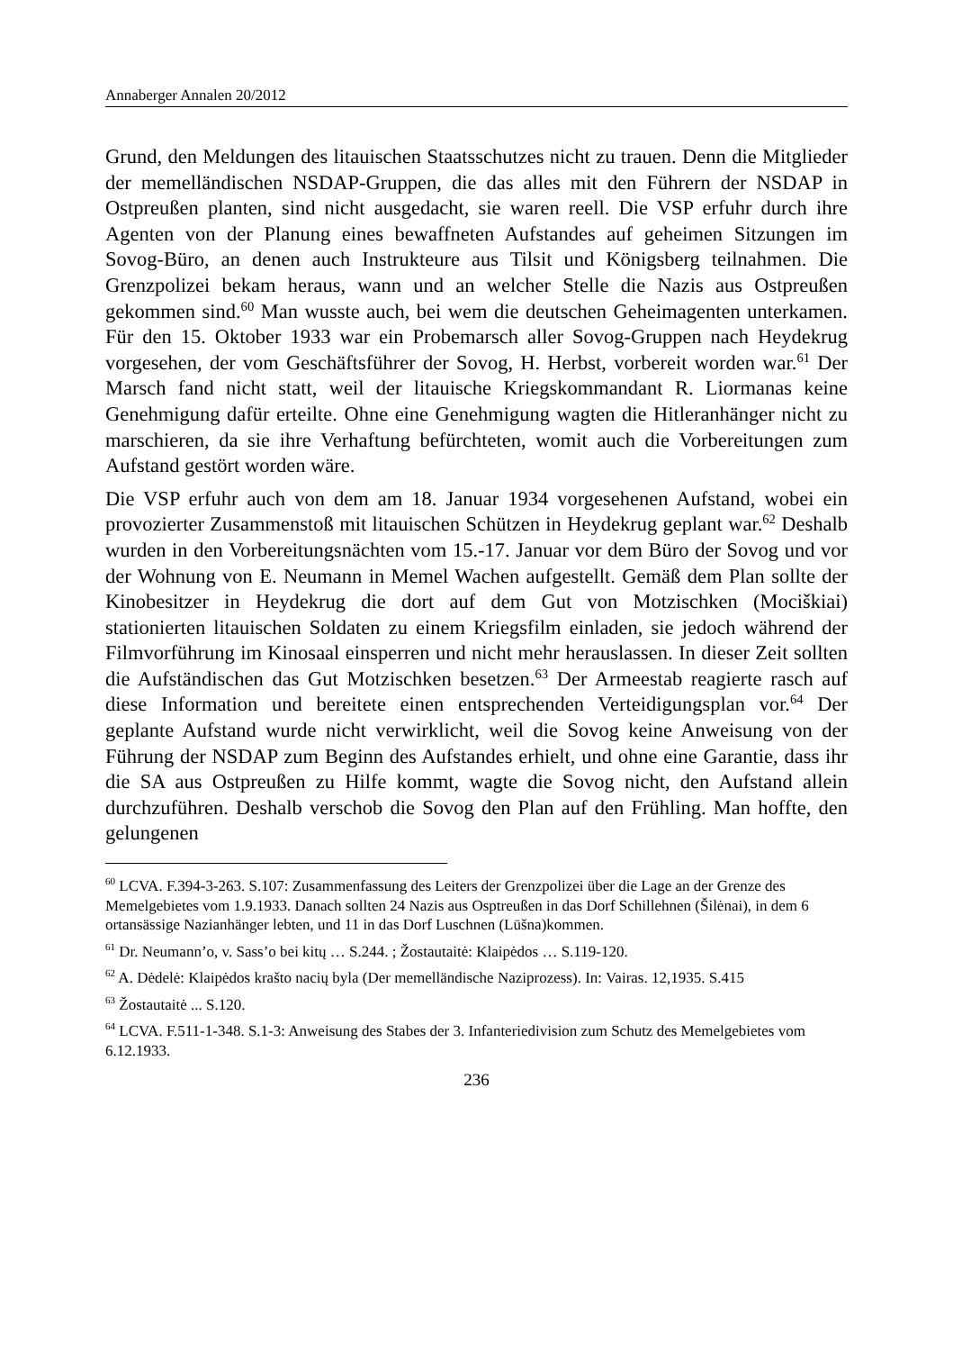Annaberger Annalen 20/2012
Grund, den Meldungen des litauischen Staatsschutzes nicht zu trauen. Denn die Mitglieder der memelländischen NSDAP-Gruppen, die das alles mit den Führern der NSDAP in Ostpreußen planten, sind nicht ausgedacht, sie waren reell. Die VSP erfuhr durch ihre Agenten von der Planung eines bewaffneten Aufstandes auf geheimen Sitzungen im Sovog-Büro, an denen auch Instrukteure aus Tilsit und Königsberg teilnahmen. Die Grenzpolizei bekam heraus, wann und an welcher Stelle die Nazis aus Ostpreußen gekommen sind.<sup>60</sup> Man wusste auch, bei wem die deutschen Geheimagenten unterkamen. Für den 15. Oktober 1933 war ein Probemarsch aller Sovog-Gruppen nach Heydekrug vorgesehen, der vom Geschäftsführer der Sovog, H. Herbst, vorbereit worden war.<sup>61</sup> Der Marsch fand nicht statt, weil der litauische Kriegskommandant R. Liormanas keine Genehmigung dafür erteilte. Ohne eine Genehmigung wagten die Hitleranhänger nicht zu marschieren, da sie ihre Verhaftung befürchteten, womit auch die Vorbereitungen zum Aufstand gestört worden wäre.
Die VSP erfuhr auch von dem am 18. Januar 1934 vorgesehenen Aufstand, wobei ein provozierter Zusammenstoß mit litauischen Schützen in Heydekrug geplant war.<sup>62</sup> Deshalb wurden in den Vorbereitungsnächten vom 15.-17. Januar vor dem Büro der Sovog und vor der Wohnung von E. Neumann in Memel Wachen aufgestellt. Gemäß dem Plan sollte der Kinobesitzer in Heydekrug die dort auf dem Gut von Motzischken (Mociškiai) stationierten litauischen Soldaten zu einem Kriegsfilm einladen, sie jedoch während der Filmvorführung im Kinosaal einsperren und nicht mehr herauslassen. In dieser Zeit sollten die Aufständischen das Gut Motzischken besetzen.<sup>63</sup> Der Armeestab reagierte rasch auf diese Information und bereitete einen entsprechenden Verteidigungsplan vor.<sup>64</sup> Der geplante Aufstand wurde nicht verwirklicht, weil die Sovog keine Anweisung von der Führung der NSDAP zum Beginn des Aufstandes erhielt, und ohne eine Garantie, dass ihr die SA aus Ostpreußen zu Hilfe kommt, wagte die Sovog nicht, den Aufstand allein durchzuführen. Deshalb verschob die Sovog den Plan auf den Frühling. Man hoffte, den gelungenen
<sup>60</sup> LCVA. F.394-3-263. S.107: Zusammenfassung des Leiters der Grenzpolizei über die Lage an der Grenze des Memelgebietes vom 1.9.1933. Danach sollten 24 Nazis aus Osptreußen in das Dorf Schillehnen (Šilėnai), in dem 6 ortansässige Nazianhänger lebten, und 11 in das Dorf Luschnen (Lūšna)kommen.
<sup>61</sup> Dr. Neumann’o, v. Sass’o bei kitų … S.244. ; Žostautaitė: Klaipėdos … S.119-120.
<sup>62</sup> A. Dėdelė: Klaipėdos krašto nacių byla (Der memelländische Naziprozess). In: Vairas. 12,1935. S.415
<sup>63</sup> Žostautaitė ... S.120.
<sup>64</sup> LCVA. F.511-1-348. S.1-3: Anweisung des Stabes der 3. Infanteriedivision zum Schutz des Memelgebietes vom 6.12.1933.
236